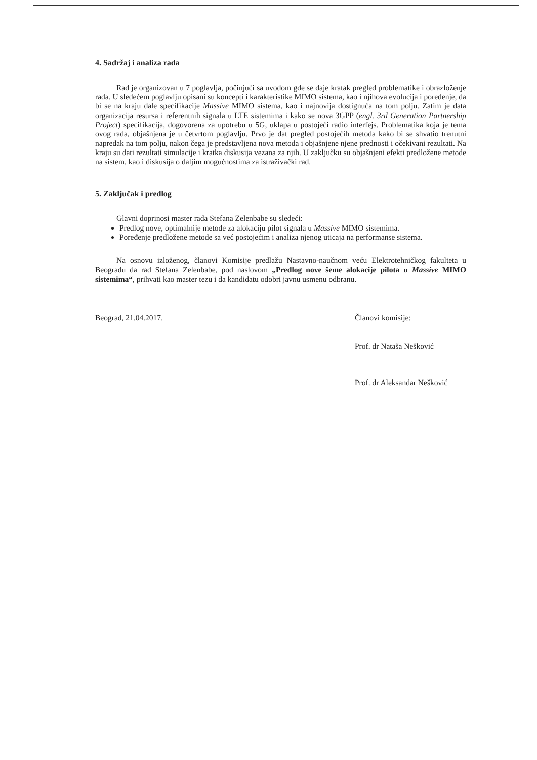4. Sadržaj i analiza rada
Rad je organizovan u 7 poglavlja, počinjući sa uvodom gde se daje kratak pregled problematike i obrazloženje rada. U sledećem poglavlju opisani su koncepti i karakteristike MIMO sistema, kao i njihova evolucija i poređenje, da bi se na kraju dale specifikacije Massive MIMO sistema, kao i najnovija dostignuća na tom polju. Zatim je data organizacija resursa i referentnih signala u LTE sistemima i kako se nova 3GPP (engl. 3rd Generation Partnership Project) specifikacija, dogovorena za upotrebu u 5G, uklapa u postojeći radio interfejs. Problematika koja je tema ovog rada, objašnjena je u četvrtom poglavlju. Prvo je dat pregled postojećih metoda kako bi se shvatio trenutni napredak na tom polju, nakon čega je predstavljena nova metoda i objašnjene njene prednosti i očekivani rezultati. Na kraju su dati rezultati simulacije i kratka diskusija vezana za njih. U zaključku su objašnjeni efekti predložene metode na sistem, kao i diskusija o daljim mogućnostima za istraživački rad.
5. Zaključak i predlog
Glavni doprinosi master rada Stefana Zelenbabe su sledeći:
Predlog nove, optimalnije metode za alokaciju pilot signala u Massive MIMO sistemima.
Poređenje predložene metode sa već postojećim i analiza njenog uticaja na performanse sistema.
Na osnovu izloženog, članovi Komisije predlažu Nastavno-naučnom veću Elektrotehničkog fakulteta u Beogradu da rad Stefana Zelenbabe, pod naslovom „Predlog nove šeme alokacije pilota u Massive MIMO sistemima“, prihvati kao master tezu i da kandidatu odobri javnu usmenu odbranu.
Beograd, 21.04.2017. Članovi komisije:
Prof. dr Nataša Nešković
Prof. dr Aleksandar Nešković